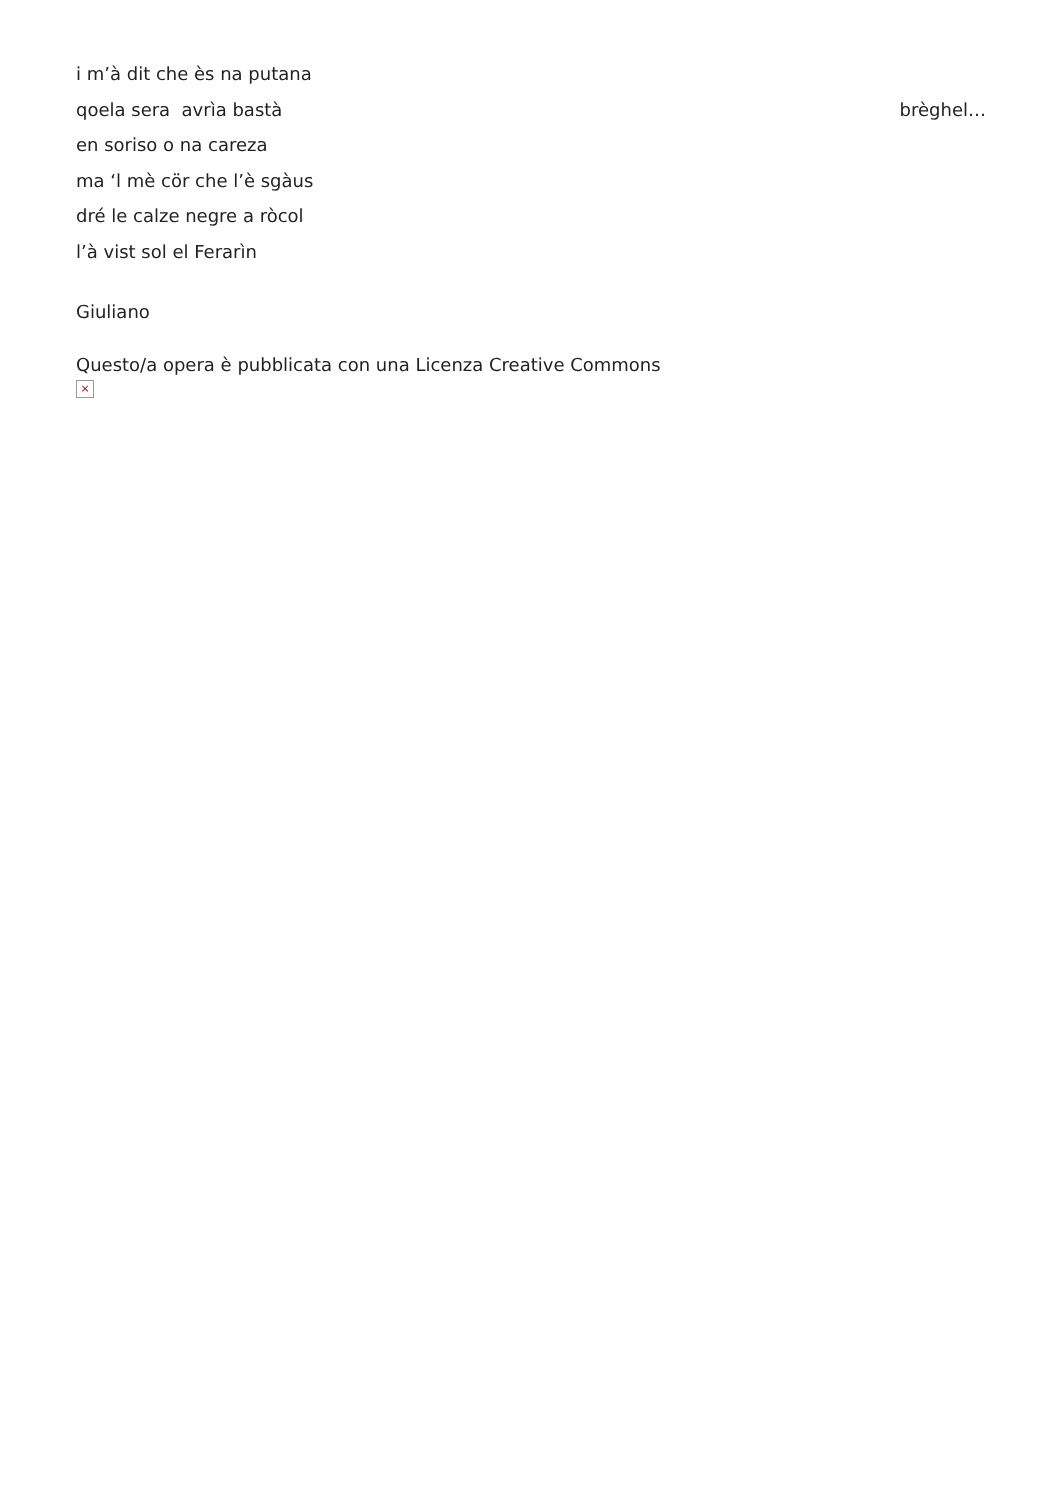i m’à dit che ès na putana
qoela sera avrìa bastà brèghel…
en soriso o na careza
ma ‘l mè cör che l’è sgàus
dré le calze negre a ròcol
l’à vist sol el Ferarìn
Giuliano
Questo/a opera è pubblicata con una Licenza Creative Commons
×